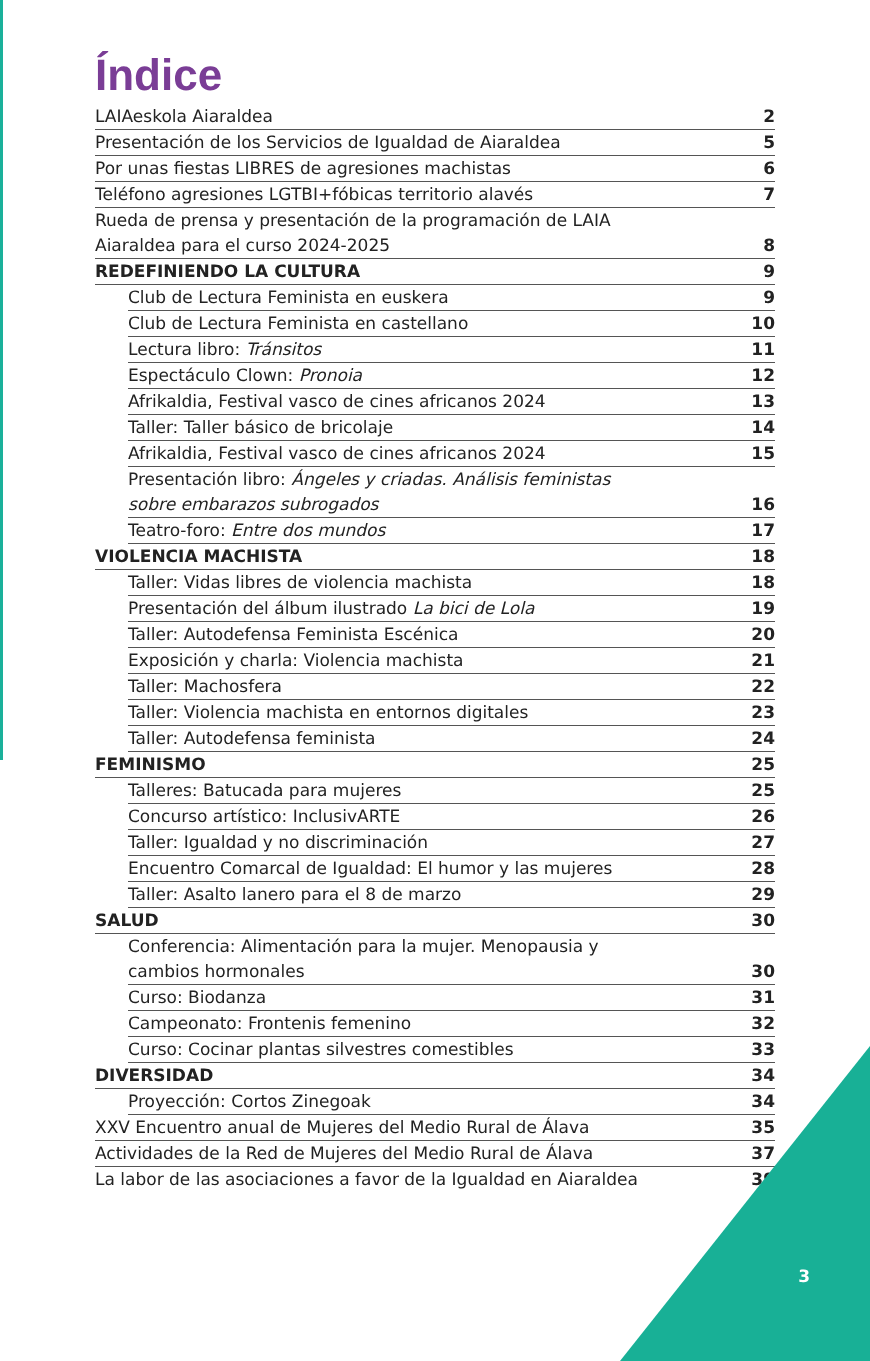Índice
LAIAeskola Aiaraldea 2
Presentación de los Servicios de Igualdad de Aiaraldea 5
Por unas fiestas LIBRES de agresiones machistas 6
Teléfono agresiones LGTBI+fóbicas territorio alavés 7
Rueda de prensa y presentación de la programación de LAIA
Aiaraldea para el curso 2024-2025 8
REDEFINIENDO LA CULTURA 9
Club de Lectura Feminista en euskera 9
Club de Lectura Feminista en castellano 10
Lectura libro: Tránsitos 11
Espectáculo Clown: Pronoia 12
Afrikaldia, Festival vasco de cines africanos 2024 13
Taller: Taller básico de bricolaje 14
Afrikaldia, Festival vasco de cines africanos 2024 15
Presentación libro: Ángeles y criadas. Análisis feministas
sobre embarazos subrogados 16
Teatro-foro: Entre dos mundos 17
VIOLENCIA MACHISTA 18
Taller: Vidas libres de violencia machista 18
Presentación del álbum ilustrado La bici de Lola 19
Taller: Autodefensa Feminista Escénica 20
Exposición y charla: Violencia machista 21
Taller: Machosfera 22
Taller: Violencia machista en entornos digitales 23
Taller: Autodefensa feminista 24
FEMINISMO 25
Talleres: Batucada para mujeres 25
Concurso artístico: InclusivARTE 26
Taller: Igualdad y no discriminación 27
Encuentro Comarcal de Igualdad: El humor y las mujeres 28
Taller: Asalto lanero para el 8 de marzo 29
SALUD 30
Conferencia: Alimentación para la mujer. Menopausia y
cambios hormonales 30
Curso: Biodanza 31
Campeonato: Frontenis femenino 32
Curso: Cocinar plantas silvestres comestibles 33
DIVERSIDAD 34
Proyección: Cortos Zinegoak 34
XXV Encuentro anual de Mujeres del Medio Rural de Álava 35
Actividades de la Red de Mujeres del Medio Rural de Álava 37
La labor de las asociaciones a favor de la Igualdad en Aiaraldea 39
3